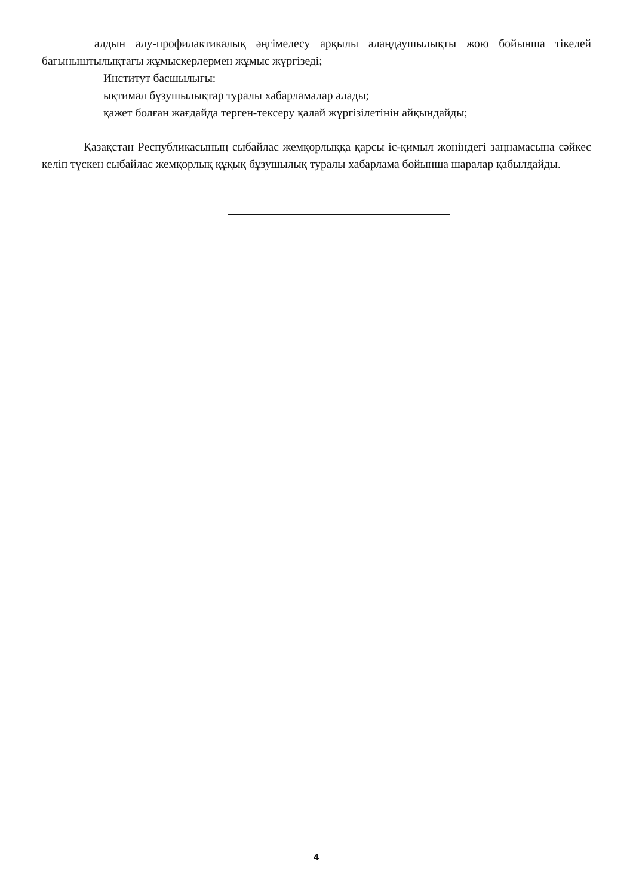алдын алу-профилактикалық әңгімелесу арқылы алаңдаушылықты жою бойынша тікелей бағыныштылықтағы жұмыскерлермен жұмыс жүргізеді;
Институт басшылығы:
ықтимал бұзушылықтар туралы хабарламалар алады;
қажет болған жағдайда терген-тексеру қалай жүргізілетінін айқындайды;
Қазақстан Республикасының сыбайлас жемқорлыққа қарсы іс-қимыл жөніндегі заңнамасына сәйкес келіп түскен сыбайлас жемқорлық құқық бұзушылық туралы хабарлама бойынша шаралар қабылдайды.
4